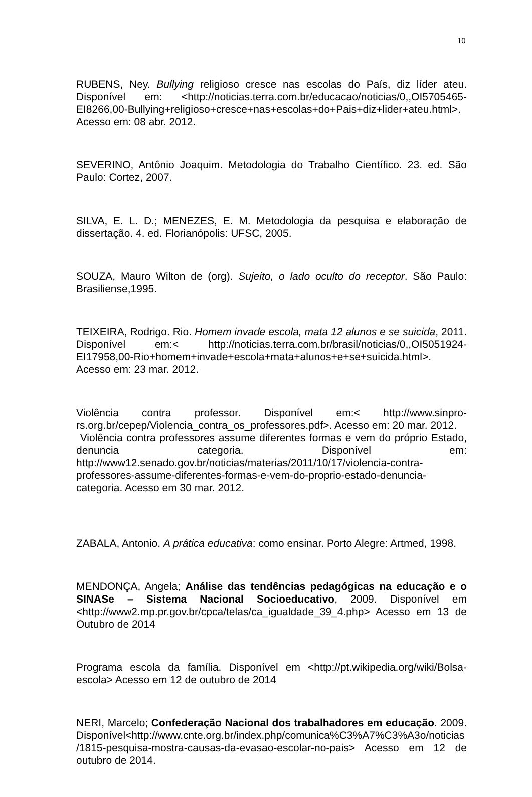10
RUBENS, Ney. Bullying religioso cresce nas escolas do País, diz líder ateu. Disponível em: <http://noticias.terra.com.br/educacao/noticias/0,,OI5705465-EI8266,00-Bullying+religioso+cresce+nas+escolas+do+Pais+diz+lider+ateu.html>. Acesso em: 08 abr. 2012.
SEVERINO, Antônio Joaquim. Metodologia do Trabalho Científico. 23. ed. São Paulo: Cortez, 2007.
SILVA, E. L. D.; MENEZES, E. M. Metodologia da pesquisa e elaboração de dissertação. 4. ed. Florianópolis: UFSC, 2005.
SOUZA, Mauro Wilton de (org). Sujeito, o lado oculto do receptor. São Paulo: Brasiliense,1995.
TEIXEIRA, Rodrigo. Rio. Homem invade escola, mata 12 alunos e se suicida, 2011. Disponível em:< http://noticias.terra.com.br/brasil/noticias/0,,OI5051924-EI17958,00-Rio+homem+invade+escola+mata+alunos+e+se+suicida.html>. Acesso em: 23 mar. 2012.
Violência contra professor. Disponível em:< http://www.sinpro-rs.org.br/cepep/Violencia_contra_os_professores.pdf>. Acesso em: 20 mar. 2012.
Violência contra professores assume diferentes formas e vem do próprio Estado, denuncia categoria. Disponível em: http://www12.senado.gov.br/noticias/materias/2011/10/17/violencia-contra-professores-assume-diferentes-formas-e-vem-do-proprio-estado-denuncia-categoria. Acesso em 30 mar. 2012.
ZABALA, Antonio. A prática educativa: como ensinar. Porto Alegre: Artmed, 1998.
MENDONÇA, Angela; Análise das tendências pedagógicas na educação e o SINASe – Sistema Nacional Socioeducativo, 2009. Disponível em <http://www2.mp.pr.gov.br/cpca/telas/ca_igualdade_39_4.php> Acesso em 13 de Outubro de 2014
Programa escola da família. Disponível em <http://pt.wikipedia.org/wiki/Bolsa-escola> Acesso em 12 de outubro de 2014
NERI, Marcelo; Confederação Nacional dos trabalhadores em educação. 2009. Disponível<http://www.cnte.org.br/index.php/comunica%C3%A7%C3%A3o/noticias/1815-pesquisa-mostra-causas-da-evasao-escolar-no-pais> Acesso em 12 de outubro de 2014.